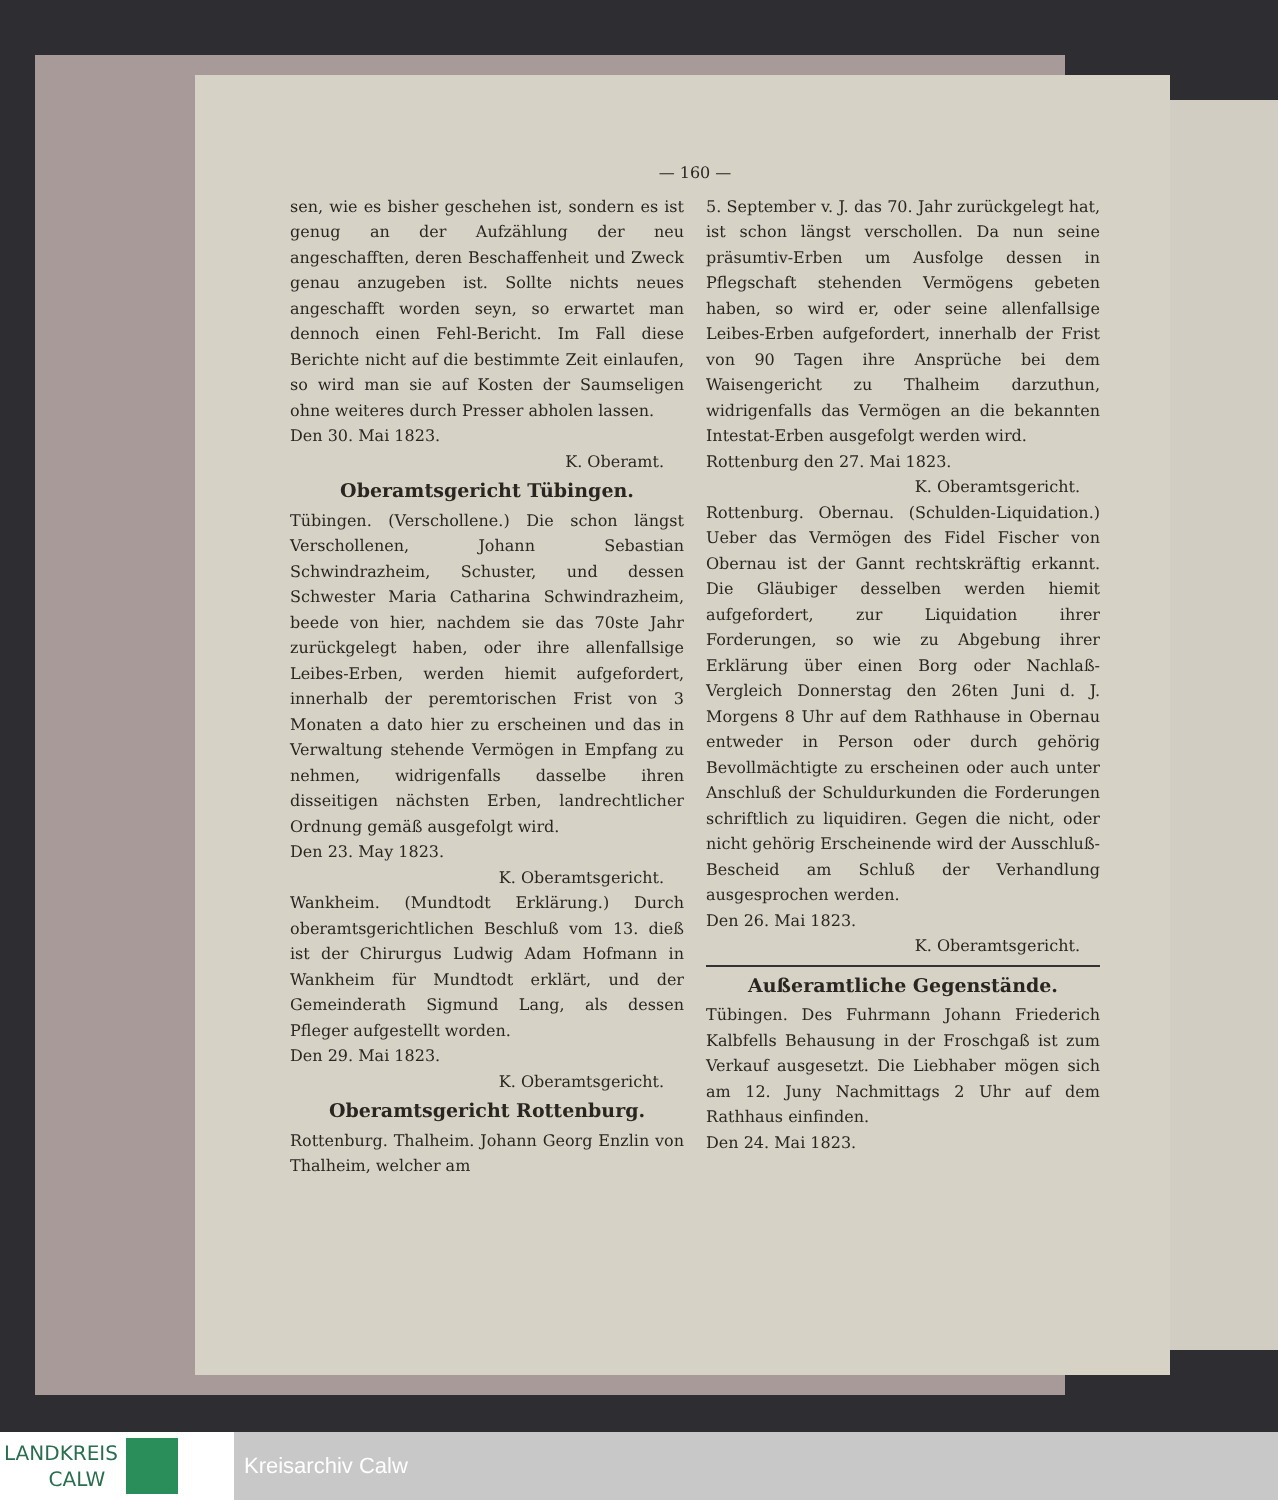— 160 —
sen, wie es bisher geschehen ist, sondern es ist genug an der Aufzählung der neu angeschafften, deren Beschaffenheit und Zweck genau anzugeben ist. Sollte nichts neues angeschafft worden seyn, so erwartet man dennoch einen Fehl-Bericht. Im Fall diese Berichte nicht auf die bestimmte Zeit einlaufen, so wird man sie auf Kosten der Saumseligen ohne weiteres durch Presser abholen lassen.
Den 30. Mai 1823.
K. Oberamt.
Oberamtsgericht Tübingen.
Tübingen. (Verschollene.) Die schon längst Verschollenen, Johann Sebastian Schwindrazheim, Schuster, und dessen Schwester Maria Catharina Schwindrazheim, beede von hier, nachdem sie das 70ste Jahr zurückgelegt haben, oder ihre allenfallsige Leibes-Erben, werden hiemit aufgefordert, innerhalb der peremtorischen Frist von 3 Monaten a dato hier zu erscheinen und das in Verwaltung stehende Vermögen in Empfang zu nehmen, widrigenfalls dasselbe ihren disseitigen nächsten Erben, landrechtlicher Ordnung gemäß ausgefolgt wird.
Den 23. May 1823.
K. Oberamtsgericht.
Wankheim. (Mundtodt Erklärung.) Durch oberamtsgerichtlichen Beschluß vom 13. dieß ist der Chirurgus Ludwig Adam Hofmann in Wankheim für Mundtodt erklärt, und der Gemeinderath Sigmund Lang, als dessen Pfleger aufgestellt worden.
Den 29. Mai 1823.
K. Oberamtsgericht.
Oberamtsgericht Rottenburg.
Rottenburg. Thalheim. Johann Georg Enzlin von Thalheim, welcher am
5. September v. J. das 70. Jahr zurückgelegt hat, ist schon längst verschollen. Da nun seine präsumtiv-Erben um Ausfolge dessen in Pflegschaft stehenden Vermögens gebeten haben, so wird er, oder seine allenfallsige Leibes-Erben aufgefordert, innerhalb der Frist von 90 Tagen ihre Ansprüche bei dem Waisengericht zu Thalheim darzuthun, widrigenfalls das Vermögen an die bekannten Intestat-Erben ausgefolgt werden wird.
Rottenburg den 27. Mai 1823.
K. Oberamtsgericht.
Rottenburg. Obernau. (Schulden-Liquidation.) Ueber das Vermögen des Fidel Fischer von Obernau ist der Gannt rechtskräftig erkannt. Die Gläubiger desselben werden hiemit aufgefordert, zur Liquidation ihrer Forderungen, so wie zu Abgebung ihrer Erklärung über einen Borg oder Nachlaß-Vergleich Donnerstag den 26ten Juni d. J. Morgens 8 Uhr auf dem Rathhause in Obernau entweder in Person oder durch gehörig Bevollmächtigte zu erscheinen oder auch unter Anschluß der Schuldurkunden die Forderungen schriftlich zu liquidiren. Gegen die nicht, oder nicht gehörig Erscheinende wird der Ausschluß-Bescheid am Schluß der Verhandlung ausgesprochen werden.
Den 26. Mai 1823.
K. Oberamtsgericht.
Außeramtliche Gegenstände.
Tübingen. Des Fuhrmann Johann Friederich Kalbfells Behausung in der Froschgaß ist zum Verkauf ausgesetzt. Die Liebhaber mögen sich am 12. Juny Nachmittags 2 Uhr auf dem Rathhaus einfinden.
Den 24. Mai 1823.
LANDKREIS
CALW
Kreisarchiv Calw